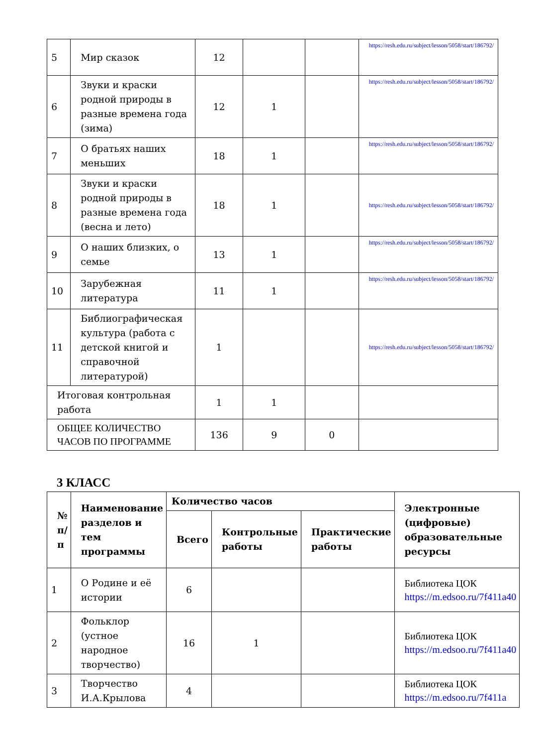| 5 | Мир сказок | 12 | | | https://resh.edu.ru/subject/lesson/5058/start/186792/ |
| 6 | Звуки и краски родной природы в разные времена года (зима) | 12 | 1 | | https://resh.edu.ru/subject/lesson/5058/start/186792/ |
| 7 | О братьях наших меньших | 18 | 1 | | https://resh.edu.ru/subject/lesson/5058/start/186792/ |
| 8 | Звуки и краски родной природы в разные времена года (весна и лето) | 18 | 1 | | https://resh.edu.ru/subject/lesson/5058/start/186792/ |
| 9 | О наших близких, о семье | 13 | 1 | | https://resh.edu.ru/subject/lesson/5058/start/186792/ |
| 10 | Зарубежная литература | 11 | 1 | | https://resh.edu.ru/subject/lesson/5058/start/186792/ |
| 11 | Библиографическая культура (работа с детской книгой и справочной литературой) | 1 | | | https://resh.edu.ru/subject/lesson/5058/start/186792/ |
| Итоговая контрольная работа | | 1 | 1 | | |
| ОБЩЕЕ КОЛИЧЕСТВО ЧАСОВ ПО ПРОГРАММЕ | | 136 | 9 | 0 | |
3 КЛАСС
| № п/п | Наименование разделов и тем программы | Количество часов | | | Электронные (цифровые) образовательные ресурсы |
| --- | --- | --- | --- | --- | --- |
| | | Всего | Контрольные работы | Практические работы | |
| 1 | О Родине и её истории | 6 | | | Библиотека ЦОК https://m.edsoo.ru/7f411a40 |
| 2 | Фольклор (устное народное творчество) | 16 | 1 | | Библиотека ЦОК https://m.edsoo.ru/7f411a40 |
| 3 | Творчество И.А.Крылова | 4 | | | Библиотека ЦОК https://m.edsoo.ru/7f411a |